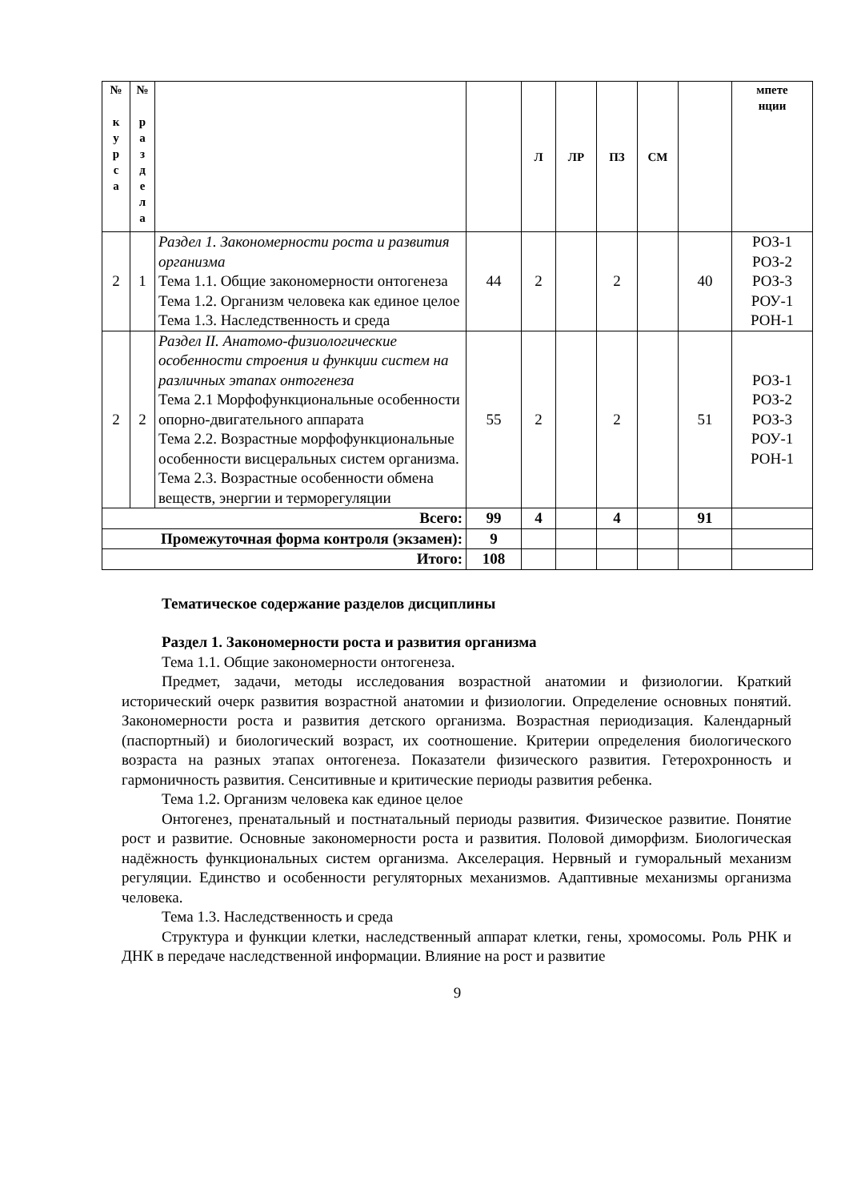| № к у р с а | № р а з д е л а | | | Л | ЛР | ПЗ | СМ | | мпете нции |
| --- | --- | --- | --- | --- | --- | --- | --- | --- | --- |
| 2 | 1 | Раздел 1. Закономерности роста и развития организма Тема 1.1. Общие закономерности онтогенеза Тема 1.2. Организм человека как единое целое Тема 1.3. Наследственность и среда | 44 | 2 | | 2 | | 40 | РОЗ-1 РОЗ-2 РОЗ-3 РОУ-1 РОН-1 |
| 2 | 2 | Раздел II. Анатомо-физиологические особенности строения и функции систем на различных этапах онтогенеза Тема 2.1 Морфофункциональные особенности опорно-двигательного аппарата Тема 2.2. Возрастные морфофункциональные особенности висцеральных систем организма. Тема 2.3. Возрастные особенности обмена веществ, энергии и терморегуляции | 55 | 2 | | 2 | | 51 | РОЗ-1 РОЗ-2 РОЗ-3 РОУ-1 РОН-1 |
| Всего: | | | 99 | 4 | | 4 | | 91 | |
| Промежуточная форма контроля (экзамен): | | | 9 | | | | | | |
| Итого: | | | 108 | | | | | | |
Тематическое содержание разделов дисциплины
Раздел 1. Закономерности роста и развития организма
Тема 1.1. Общие закономерности онтогенеза.
Предмет, задачи, методы исследования возрастной анатомии и физиологии. Краткий исторический очерк развития возрастной анатомии и физиологии. Определение основных понятий. Закономерности роста и развития детского организма. Возрастная периодизация. Календарный (паспортный) и биологический возраст, их соотношение. Критерии определения биологического возраста на разных этапах онтогенеза. Показатели физического развития. Гетерохронность и гармоничность развития. Сенситивные и критические периоды развития ребенка.
Тема 1.2. Организм человека как единое целое
Онтогенез, пренатальный и постнатальный периоды развития. Физическое развитие. Понятие рост и развитие. Основные закономерности роста и развития. Половой диморфизм. Биологическая надёжность функциональных систем организма. Акселерация. Нервный и гуморальный механизм регуляции. Единство и особенности регуляторных механизмов. Адаптивные механизмы организма человека.
Тема 1.3. Наследственность и среда
Структура и функции клетки, наследственный аппарат клетки, гены, хромосомы. Роль РНК и ДНК в передаче наследственной информации. Влияние на рост и развитие
9